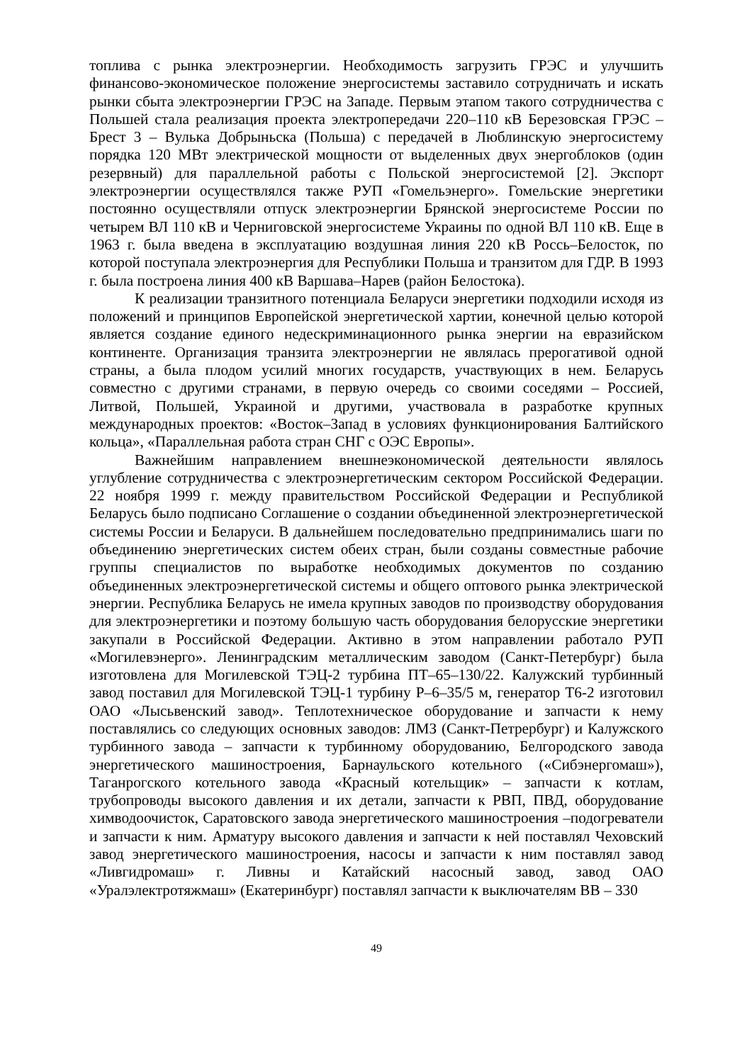топлива с рынка электроэнергии. Необходимость загрузить ГРЭС и улучшить финансово-экономическое положение энергосистемы заставило сотрудничать и искать рынки сбыта электроэнергии ГРЭС на Западе. Первым этапом такого сотрудничества с Польшей стала реализация проекта электропередачи 220–110 кВ Березовская ГРЭС – Брест 3 – Вулька Добрыньска (Польша) с передачей в Люблинскую энергосистему порядка 120 МВт электрической мощности от выделенных двух энергоблоков (один резервный) для параллельной работы с Польской энергосистемой [2]. Экспорт электроэнергии осуществлялся также РУП «Гомельэнерго». Гомельские энергетики постоянно осуществляли отпуск электроэнергии Брянской энергосистеме России по четырем ВЛ 110 кВ и Черниговской энергосистеме Украины по одной ВЛ 110 кВ. Еще в 1963 г. была введена в эксплуатацию воздушная линия 220 кВ Россь–Белосток, по которой поступала электроэнергия для Республики Польша и транзитом для ГДР. В 1993 г. была построена линия 400 кВ Варшава–Нарев (район Белостока).
К реализации транзитного потенциала Беларуси энергетики подходили исходя из положений и принципов Европейской энергетической хартии, конечной целью которой является создание единого недескриминационного рынка энергии на евразийском континенте. Организация транзита электроэнергии не являлась прерогативой одной страны, а была плодом усилий многих государств, участвующих в нем. Беларусь совместно с другими странами, в первую очередь со своими соседями – Россией, Литвой, Польшей, Украиной и другими, участвовала в разработке крупных международных проектов: «Восток–Запад в условиях функционирования Балтийского кольца», «Параллельная работа стран СНГ с ОЭС Европы».
Важнейшим направлением внешнеэкономической деятельности являлось углубление сотрудничества с электроэнергетическим сектором Российской Федерации. 22 ноября 1999 г. между правительством Российской Федерации и Республикой Беларусь было подписано Соглашение о создании объединенной электроэнергетической системы России и Беларуси. В дальнейшем последовательно предпринимались шаги по объединению энергетических систем обеих стран, были созданы совместные рабочие группы специалистов по выработке необходимых документов по созданию объединенных электроэнергетической системы и общего оптового рынка электрической энергии. Республика Беларусь не имела крупных заводов по производству оборудования для электроэнергетики и поэтому большую часть оборудования белорусские энергетики закупали в Российской Федерации. Активно в этом направлении работало РУП «Могилевэнерго». Ленинградским металлическим заводом (Санкт-Петербург) была изготовлена для Могилевской ТЭЦ-2 турбина ПТ–65–130/22. Калужский турбинный завод поставил для Могилевской ТЭЦ-1 турбину Р–6–35/5 м, генератор Т6-2 изготовил ОАО «Лысьвенский завод». Теплотехническое оборудование и запчасти к нему поставлялись со следующих основных заводов: ЛМЗ (Санкт-Петрербург) и Калужского турбинного завода – запчасти к турбинному оборудованию, Белгородского завода энергетического машиностроения, Барнаульского котельного («Сибэнергомаш»), Таганрогского котельного завода «Красный котельщик» – запчасти к котлам, трубопроводы высокого давления и их детали, запчасти к РВП, ПВД, оборудование химводоочисток, Саратовского завода энергетического машиностроения –подогреватели и запчасти к ним. Арматуру высокого давления и запчасти к ней поставлял Чеховский завод энергетического машиностроения, насосы и запчасти к ним поставлял завод «Ливгидромаш» г. Ливны и Катайский насосный завод, завод ОАО «Уралэлектротяжмаш» (Екатеринбург) поставлял запчасти к выключателям ВВ – 330
49